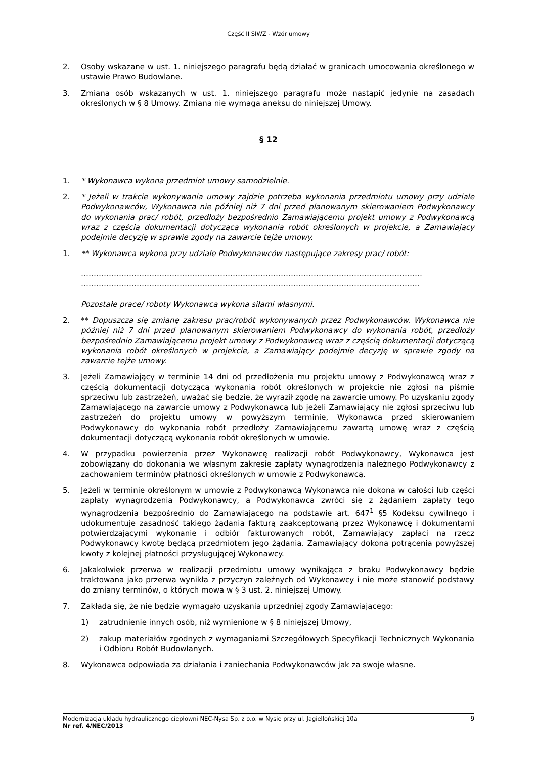Część II SIWZ - Wzór umowy
2. Osoby wskazane w ust. 1. niniejszego paragrafu będą działać w granicach umocowania określonego w ustawie Prawo Budowlane.
3. Zmiana osób wskazanych w ust. 1. niniejszego paragrafu może nastąpić jedynie na zasadach określonych w § 8 Umowy. Zmiana nie wymaga aneksu do niniejszej Umowy.
§ 12
1. * Wykonawca wykona przedmiot umowy samodzielnie.
2. * Jeżeli w trakcie wykonywania umowy zajdzie potrzeba wykonania przedmiotu umowy przy udziale Podwykonawców, Wykonawca nie później niż 7 dni przed planowanym skierowaniem Podwykonawcy do wykonania prac/ robót, przedłoży bezpośrednio Zamawiającemu projekt umowy z Podwykonawcą wraz z częścią dokumentacji dotyczącą wykonania robót określonych w projekcie, a Zamawiający podejmie decyzję w sprawie zgody na zawarcie tejże umowy.
1. ** Wykonawca wykona przy udziale Podwykonawców następujące zakresy prac/ robót:
………………………………………………………………………………………………………………………
……………………………………………………………………………………………………………………..
Pozostałe prace/ roboty Wykonawca wykona siłami własnymi.
2. ** Dopuszcza się zmianę zakresu prac/robót wykonywanych przez Podwykonawców. Wykonawca nie później niż 7 dni przed planowanym skierowaniem Podwykonawcy do wykonania robót, przedłoży bezpośrednio Zamawiającemu projekt umowy z Podwykonawcą wraz z częścią dokumentacji dotyczącą wykonania robót określonych w projekcie, a Zamawiający podejmie decyzję w sprawie zgody na zawarcie tejże umowy.
3. Jeżeli Zamawiający w terminie 14 dni od przedłożenia mu projektu umowy z Podwykonawcą wraz z częścią dokumentacji dotyczącą wykonania robót określonych w projekcie nie zgłosi na piśmie sprzeciwu lub zastrzeżeń, uważać się będzie, że wyraził zgodę na zawarcie umowy. Po uzyskaniu zgody Zamawiającego na zawarcie umowy z Podwykonawcą lub jeżeli Zamawiający nie zgłosi sprzeciwu lub zastrzeżeń do projektu umowy w powyższym terminie, Wykonawca przed skierowaniem Podwykonawcy do wykonania robót przedłoży Zamawiającemu zawartą umowę wraz z częścią dokumentacji dotyczącą wykonania robót określonych w umowie.
4. W przypadku powierzenia przez Wykonawcę realizacji robót Podwykonawcy, Wykonawca jest zobowiązany do dokonania we własnym zakresie zapłaty wynagrodzenia należnego Podwykonawcy z zachowaniem terminów płatności określonych w umowie z Podwykonawcą.
5. Jeżeli w terminie określonym w umowie z Podwykonawcą Wykonawca nie dokona w całości lub części zapłaty wynagrodzenia Podwykonawcy, a Podwykonawca zwróci się z żądaniem zapłaty tego wynagrodzenia bezpośrednio do Zamawiającego na podstawie art. 647<sup>1</sup> §5 Kodeksu cywilnego i udokumentuje zasadność takiego żądania fakturą zaakceptowaną przez Wykonawcę i dokumentami potwierdzającymi wykonanie i odbiór fakturowanych robót, Zamawiający zapłaci na rzecz Podwykonawcy kwotę będącą przedmiotem jego żądania. Zamawiający dokona potrącenia powyższej kwoty z kolejnej płatności przysługującej Wykonawcy.
6. Jakakolwiek przerwa w realizacji przedmiotu umowy wynikająca z braku Podwykonawcy będzie traktowana jako przerwa wynikła z przyczyn zależnych od Wykonawcy i nie może stanowić podstawy do zmiany terminów, o których mowa w § 3 ust. 2. niniejszej Umowy.
7. Zakłada się, że nie będzie wymagało uzyskania uprzedniej zgody Zamawiającego:
1) zatrudnienie innych osób, niż wymienione w § 8 niniejszej Umowy,
2) zakup materiałów zgodnych z wymaganiami Szczegółowych Specyfikacji Technicznych Wykonania i Odbioru Robót Budowlanych.
8. Wykonawca odpowiada za działania i zaniechania Podwykonawców jak za swoje własne.
Modernizacja układu hydraulicznego ciepłowni NEC-Nysa Sp. z o.o. w Nysie przy ul. Jagiellońskiej 10a 9
Nr ref. 4/NEC/2013